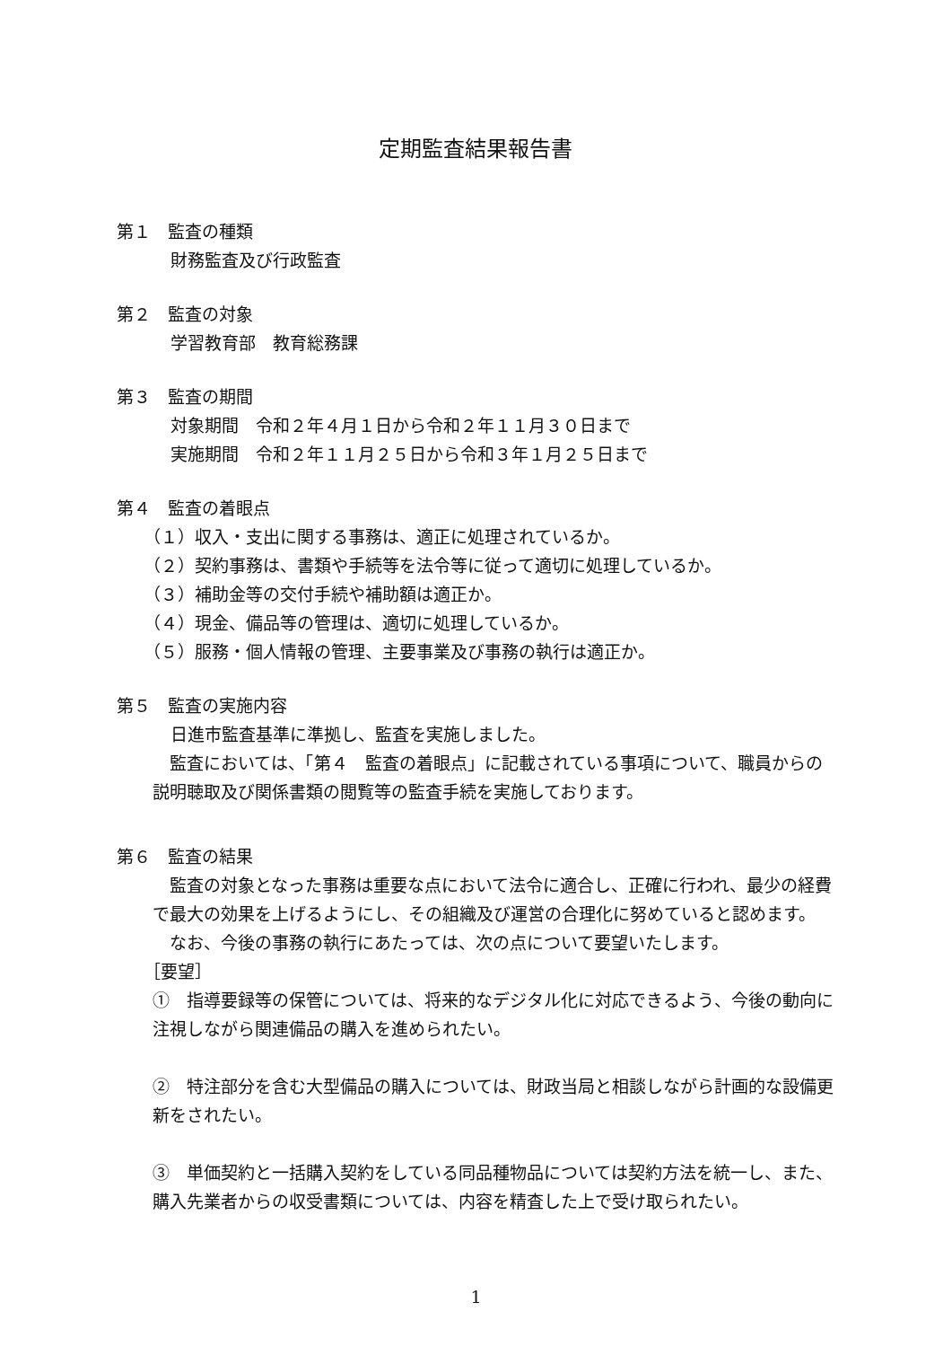定期監査結果報告書
第１　監査の種類
財務監査及び行政監査
第２　監査の対象
学習教育部　教育総務課
第３　監査の期間
対象期間　令和２年４月１日から令和２年１１月３０日まで
実施期間　令和２年１１月２５日から令和３年１月２５日まで
第４　監査の着眼点
（１）収入・支出に関する事務は、適正に処理されているか。
（２）契約事務は、書類や手続等を法令等に従って適切に処理しているか。
（３）補助金等の交付手続や補助額は適正か。
（４）現金、備品等の管理は、適切に処理しているか。
（５）服務・個人情報の管理、主要事業及び事務の執行は適正か。
第５　監査の実施内容
日進市監査基準に準拠し、監査を実施しました。
　監査においては、「第４　監査の着眼点」に記載されている事項について、職員からの説明聴取及び関係書類の閲覧等の監査手続を実施しております。
第６　監査の結果
　監査の対象となった事務は重要な点において法令に適合し、正確に行われ、最少の経費で最大の効果を上げるようにし、その組織及び運営の合理化に努めていると認めます。
　なお、今後の事務の執行にあたっては、次の点について要望いたします。
［要望］
①　指導要録等の保管については、将来的なデジタル化に対応できるよう、今後の動向に注視しながら関連備品の購入を進められたい。
②　特注部分を含む大型備品の購入については、財政当局と相談しながら計画的な設備更新をされたい。
③　単価契約と一括購入契約をしている同品種物品については契約方法を統一し、また、購入先業者からの収受書類については、内容を精査した上で受け取られたい。
1